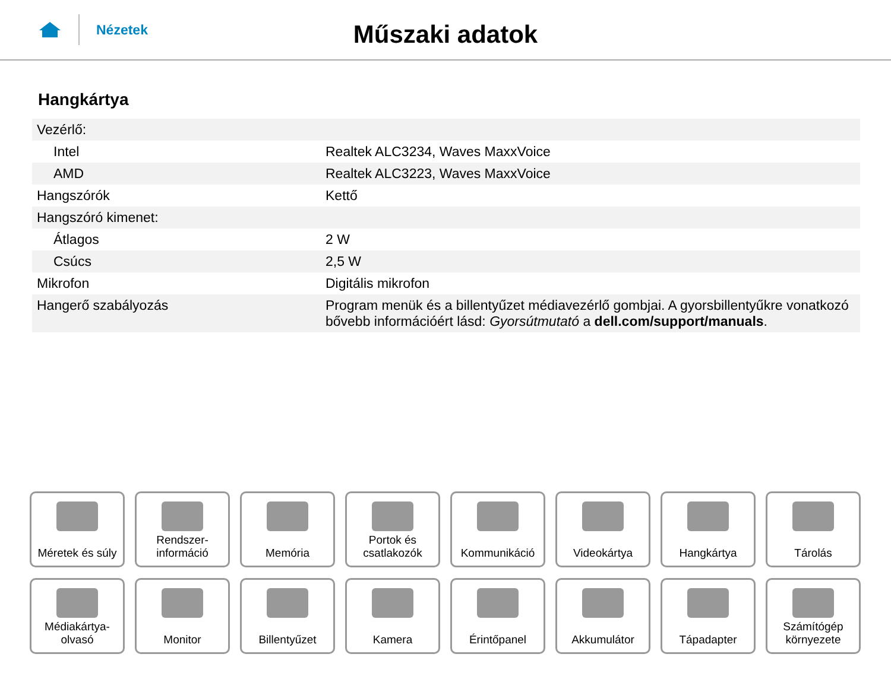Nézetek
Műszaki adatok
Hangkártya
| Vezérlő: | |
| Intel | Realtek ALC3234, Waves MaxxVoice |
| AMD | Realtek ALC3223, Waves MaxxVoice |
| Hangszórók | Kettő |
| Hangszóró kimenet: | |
| Átlagos | 2 W |
| Csúcs | 2,5 W |
| Mikrofon | Digitális mikrofon |
| Hangerő szabályozás | Program menük és a billentyűzet médiavezérlő gombjai. A gyorsbillentyűkre vonatkozó bővebb információért lásd: Gyorsútmutató a dell.com/support/manuals . |
Méretek és súly
Rendszer-
információ
Memória
Portok és
csatlakozók
Kommunikáció
Videokártya
Hangkártya
Tárolás
Médiakártya-
olvasó
Monitor
Billentyűzet
Kamera
Érintőpanel
Akkumulátor
Tápadapter
Számítógép
környezete